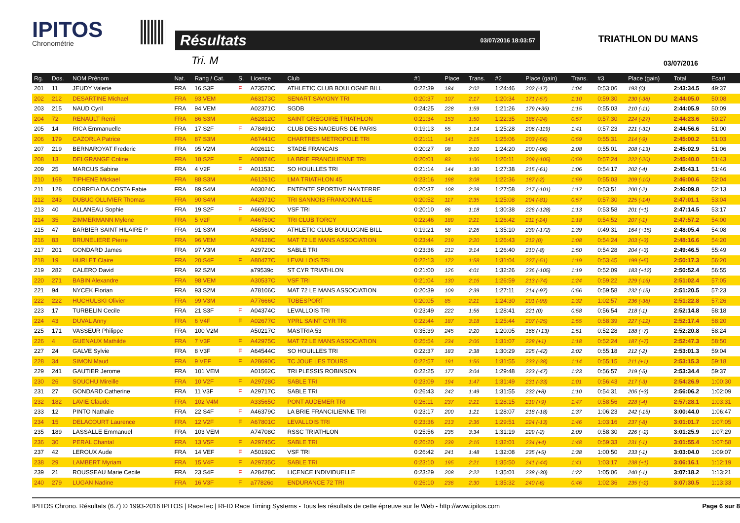IPITOS
Chronométrie
Résultats 03/07/2016 18:03:57
Tri. M
TRIATHLON DU MANS
03/07/2016
| Rg. | Dos. | NOM Prénom | Nat. | Rang / Cat. | S. | Licence | Club | #1 | Place | Trans. | #2 | Place (gain) | Trans. | #3 | Place (gain) | Total | Ecart |
| --- | --- | --- | --- | --- | --- | --- | --- | --- | --- | --- | --- | --- | --- | --- | --- | --- | --- |
| 201 | 11 | JEUDY Valerie | FRA | 16 S3F | F | A73570C | ATHLETIC CLUB BOULOGNE BILL | 0:22:39 | 184 | 2:02 | 1:24:46 | 202 (-17) | 1:04 | 0:53:06 | 193 (0) | 2:43:34.5 | 49:37 |
| 202 | 212 | DESARTINE Michael | FRA | 93 VEM | | A63173C | SENART SAVIGNY TRI | 0:20:37 | 107 | 2:17 | 1:20:34 | 171 (-57) | 1:10 | 0:59:30 | 230 (-38) | 2:44:05.0 | 50:08 |
| 203 | 215 | NAUD Cyril | FRA | 94 VEM | | A02371C | SGDB | 0:24:25 | 228 | 1:59 | 1:21:26 | 179 (+36) | 1:15 | 0:55:03 | 210 (-11) | 2:44:05.9 | 50:09 |
| 204 | 72 | RENAULT Remi | FRA | 86 S3M | | A62812C | SAINT GREGOIRE TRIATHLON | 0:21:34 | 153 | 1:50 | 1:22:35 | 186 (-24) | 0:57 | 0:57:30 | 224 (-27) | 2:44:23.6 | 50:27 |
| 205 | 14 | RICA Emmanuelle | FRA | 17 S2F | F | A78491C | CLUB DES NAGEURS DE PARIS | 0:19:13 | 55 | 1:14 | 1:25:28 | 206 (-119) | 1:41 | 0:57:23 | 221 (-31) | 2:44:56.6 | 51:00 |
| 206 | 179 | CAZORLA Patrice | FRA | 87 S3M | | A67441C | CHARTRES METROPOLE TRI | 0:21:11 | 141 | 2:15 | 1:25:06 | 203 (-56) | 0:59 | 0:55:31 | 214 (-9) | 2:45:00.2 | 51:03 |
| 207 | 219 | BERNAROYAT Frederic | FRA | 95 V2M | | A02611C | STADE FRANCAIS | 0:20:27 | 98 | 3:10 | 1:24:20 | 200 (-96) | 2:08 | 0:55:01 | 208 (-13) | 2:45:02.9 | 51:06 |
| 208 | 13 | DELGRANGE Coline | FRA | 18 S2F | F | A08874C | LA BRIE FRANCILIENNE TRI | 0:20:01 | 83 | 1:06 | 1:26:11 | 209 (-105) | 0:59 | 0:57:24 | 222 (-20) | 2:45:40.0 | 51:43 |
| 209 | 25 | MARCUS Sabine | FRA | 4 V2F | F | A01153C | SO HOUILLES TRI | 0:21:14 | 144 | 1:30 | 1:27:38 | 215 (-61) | 1:06 | 0:54:17 | 202 (-4) | 2:45:43.1 | 51:46 |
| 210 | 168 | TIPHENE Mickael | FRA | 88 S3M | | A61261C | LMA TRIATHLON 45 | 0:23:16 | 198 | 3:08 | 1:22:36 | 187 (-2) | 1:59 | 0:55:03 | 209 (-10) | 2:46:00.6 | 52:04 |
| 211 | 128 | CORREIA DA COSTA Fabie | FRA | 89 S4M | | A03024C | ENTENTE SPORTIVE NANTERRE | 0:20:37 | 108 | 2:28 | 1:27:58 | 217 (-101) | 1:17 | 0:53:51 | 200 (-2) | 2:46:09.8 | 52:13 |
| 212 | 243 | DUBUC OLLIVIER Thomas | FRA | 90 S4M | | A42971C | TRI SANNOIS FRANCONVILLE | 0:20:52 | 117 | 2:35 | 1:25:08 | 204 (-81) | 0:57 | 0:57:30 | 225 (-14) | 2:47:01.1 | 53:04 |
| 213 | 40 | ALLANEAU Sophie | FRA | 19 S2F | F | A66920C | VSF TRI | 0:20:10 | 86 | 1:18 | 1:30:38 | 226 (-128) | 1:13 | 0:53:58 | 201 (+1) | 2:47:14.5 | 53:17 |
| 214 | 35 | ZIMMERMANN Mylene | FRA | 5 V2F | F | A46750C | TRI CLUB TORCY | 0:22:46 | 189 | 2:21 | 1:26:42 | 211 (-24) | 1:18 | 0:54:52 | 207 (-1) | 2:47:57.2 | 54:00 |
| 215 | 47 | BARBIER SAINT HILAIRE P | FRA | 91 S3M | | A58560C | ATHLETIC CLUB BOULOGNE BILL | 0:19:21 | 58 | 2:26 | 1:35:10 | 239 (-172) | 1:39 | 0:49:31 | 164 (+15) | 2:48:05.4 | 54:08 |
| 216 | 83 | BRUNELIERE Pierre | FRA | 96 VEM | | A74128C | MAT 72 LE MANS ASSOCIATION | 0:23:44 | 219 | 2:20 | 1:26:43 | 212 (0) | 1:08 | 0:54:24 | 203 (+3) | 2:48:16.6 | 54:20 |
| 217 | 201 | GONDARD James | FRA | 97 V3M | | A29720C | SABLE TRI | 0:23:36 | 212 | 3:14 | 1:26:40 | 210 (-8) | 1:50 | 0:54:28 | 204 (+3) | 2:49:46.5 | 55:49 |
| 218 | 19 | HURLET Claire | FRA | 20 S4F | F | A80477C | LEVALLOIS TRI | 0:22:13 | 172 | 1:58 | 1:31:04 | 227 (-51) | 1:19 | 0:53:45 | 199 (+5) | 2:50:17.3 | 56:20 |
| 219 | 282 | CALERO David | FRA | 92 S2M | | a79539c | ST CYR TRIATHLON | 0:21:00 | 126 | 4:01 | 1:32:26 | 236 (-105) | 1:19 | 0:52:09 | 183 (+12) | 2:50:52.4 | 56:55 |
| 220 | 271 | BABIN Alexandre | FRA | 98 VEM | | A30537C | VSF TRI | 0:21:04 | 130 | 2:16 | 1:26:59 | 213 (-74) | 1:24 | 0:59:22 | 229 (-16) | 2:51:02.4 | 57:05 |
| 221 | 94 | NYCEK Florian | FRA | 93 S2M | | A78106C | MAT 72 LE MANS ASSOCIATION | 0:20:39 | 109 | 2:39 | 1:27:11 | 214 (-97) | 0:56 | 0:59:58 | 232 (-15) | 2:51:20.5 | 57:23 |
| 222 | 222 | HUCHULSKI Olivier | FRA | 99 V3M | | A77666C | TOBESPORT | 0:20:05 | 85 | 2:21 | 1:24:30 | 201 (-99) | 1:32 | 1:02:57 | 236 (-38) | 2:51:22.8 | 57:26 |
| 223 | 17 | TURBELIN Cecile | FRA | 21 S3F | F | A04374C | LEVALLOIS TRI | 0:23:49 | 222 | 1:56 | 1:28:41 | 221 (0) | 0:58 | 0:56:54 | 218 (-1) | 2:52:14.8 | 58:18 |
| 224 | 43 | DUVAL Anny | FRA | 6 V4F | F | A02677C | YPRL SAINT CYR TRI | 0:22:44 | 187 | 3:18 | 1:25:44 | 207 (-25) | 1:55 | 0:58:39 | 227 (-12) | 2:52:17.4 | 58:20 |
| 225 | 171 | VASSEUR Philippe | FRA | 100 V2M | | A50217C | MASTRIA 53 | 0:35:39 | 245 | 2:20 | 1:20:05 | 166 (+13) | 1:51 | 0:52:28 | 188 (+7) | 2:52:20.8 | 58:24 |
| 226 | 4 | GUENAUX Mathilde | FRA | 7 V3F | F | A42975C | MAT 72 LE MANS ASSOCIATION | 0:25:54 | 234 | 2:06 | 1:31:07 | 228 (+1) | 1:18 | 0:52:24 | 187 (+7) | 2:52:47.3 | 58:50 |
| 227 | 24 | GALVE Sylvie | FRA | 8 V3F | F | A64544C | SO HOUILLES TRI | 0:22:37 | 183 | 2:38 | 1:30:29 | 225 (-42) | 2:02 | 0:55:18 | 212 (-2) | 2:53:01.3 | 59:04 |
| 228 | 34 | SIMON Maud | FRA | 9 VEF | F | A28690C | TC JOUE LES TOURS | 0:22:57 | 191 | 1:56 | 1:31:55 | 233 (-38) | 1:14 | 0:55:15 | 211 (+1) | 2:53:15.3 | 59:18 |
| 229 | 241 | GAUTIER Jerome | FRA | 101 VEM | | A01562C | TRI PLESSIS ROBINSON | 0:22:25 | 177 | 3:04 | 1:29:48 | 223 (-47) | 1:23 | 0:56:57 | 219 (-5) | 2:53:34.4 | 59:37 |
| 230 | 26 | SOUCHU Mireille | FRA | 10 V2F | F | A29728C | SABLE TRI | 0:23:09 | 194 | 1:47 | 1:31:49 | 231 (-33) | 1:01 | 0:56:43 | 217 (-3) | 2:54:26.9 | 1:00:30 |
| 231 | 27 | GONDARD Catherine | FRA | 11 V3F | F | A29717C | SABLE TRI | 0:26:43 | 242 | 1:49 | 1:31:55 | 232 (+8) | 1:10 | 0:54:31 | 205 (+3) | 2:56:06.2 | 1:02:09 |
| 232 | 182 | LAVIE Claude | FRA | 102 V4M | | A33565C | PONT AUDEMER TRI | 0:26:11 | 237 | 2:21 | 1:28:15 | 219 (+9) | 1:47 | 0:58:56 | 228 (-4) | 2:57:28.1 | 1:03:31 |
| 233 | 12 | PINTO Nathalie | FRA | 22 S4F | F | A46379C | LA BRIE FRANCILIENNE TRI | 0:23:17 | 200 | 1:21 | 1:28:07 | 218 (-18) | 1:37 | 1:06:23 | 242 (-15) | 3:00:44.0 | 1:06:47 |
| 234 | 15 | DELACOURT Laurence | FRA | 12 V2F | F | A67801C | LEVALLOIS TRI | 0:23:36 | 213 | 2:36 | 1:29:51 | 224 (-13) | 1:46 | 1:03:16 | 237 (-8) | 3:01:01.7 | 1:07:05 |
| 235 | 189 | LASSALLE Emmanuel | FRA | 103 VEM | | A74708C | RSSC TRIATHLON | 0:25:56 | 235 | 3:34 | 1:31:19 | 229 (-2) | 2:09 | 0:58:30 | 226 (+2) | 3:01:25.9 | 1:07:29 |
| 236 | 30 | PERAL Chantal | FRA | 13 V5F | F | A29745C | SABLE TRI | 0:26:20 | 239 | 2:16 | 1:32:01 | 234 (+4) | 1:48 | 0:59:33 | 231 (-1) | 3:01:55.4 | 1:07:58 |
| 237 | 42 | LEROUX Aude | FRA | 14 VEF | F | A50192C | VSF TRI | 0:26:42 | 241 | 1:48 | 1:32:08 | 235 (+5) | 1:38 | 1:00:50 | 233 (-1) | 3:03:04.0 | 1:09:07 |
| 238 | 29 | LAMBERT Myriam | FRA | 15 V4F | F | A29735C | SABLE TRI | 0:23:10 | 195 | 2:21 | 1:35:50 | 241 (-44) | 1:41 | 1:03:17 | 238 (+1) | 3:06:16.1 | 1:12:19 |
| 239 | 21 | ROUSSEAU Marie Cecile | FRA | 23 S4F | F | A28478C | LICENCE INDIVIDUELLE | 0:23:29 | 208 | 2:22 | 1:35:01 | 238 (-30) | 1:22 | 1:05:06 | 240 (-1) | 3:07:18.2 | 1:13:21 |
| 240 | 279 | LUGAN Nadine | FRA | 16 V3F | F | a77826c | ENDURANCE 72 TRI | 0:26:10 | 236 | 2:30 | 1:35:32 | 240 (-6) | 0:46 | 1:02:36 | 235 (+2) | 3:07:30.5 | 1:13:33 |
IPITOS Chrono. Résultats (6.7) © 1993-2016 IPITOS | RaceTec | RFID Race Timing Systems - Tous les résultats de cette épreuve sur le Web - http://www.ipitos.com Page 6 sur 8